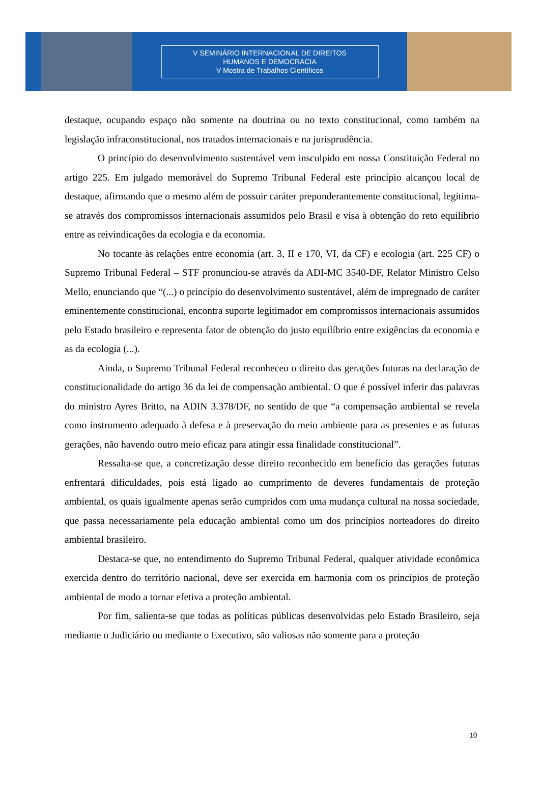V SEMINÁRIO INTERNACIONAL DE DIREITOS
HUMANOS E DEMOCRACIA
V Mostra de Trabalhos Científicos
destaque, ocupando espaço não somente na doutrina ou no texto constitucional, como também na legislação infraconstitucional, nos tratados internacionais e na jurisprudência.
O princípio do desenvolvimento sustentável vem insculpido em nossa Constituição Federal no artigo 225. Em julgado memorável do Supremo Tribunal Federal este princípio alcançou local de destaque, afirmando que o mesmo além de possuir caráter preponderantemente constitucional, legitima-se através dos compromissos internacionais assumidos pelo Brasil e visa à obtenção do reto equilíbrio entre as reivindicações da ecologia e da economia.
No tocante às relações entre economia (art. 3, II e 170, VI, da CF) e ecologia (art. 225 CF) o Supremo Tribunal Federal – STF pronunciou-se através da ADI-MC 3540-DF, Relator Ministro Celso Mello, enunciando que “(...) o princípio do desenvolvimento sustentável, além de impregnado de caráter eminentemente constitucional, encontra suporte legitimador em compromissos internacionais assumidos pelo Estado brasileiro e representa fator de obtenção do justo equilíbrio entre exigências da economia e as da ecologia (...).
Ainda, o Supremo Tribunal Federal reconheceu o direito das gerações futuras na declaração de constitucionalidade do artigo 36 da lei de compensação ambiental. O que é possível inferir das palavras do ministro Ayres Britto, na ADIN 3.378/DF, no sentido de que “a compensação ambiental se revela como instrumento adequado à defesa e à preservação do meio ambiente para as presentes e as futuras gerações, não havendo outro meio eficaz para atingir essa finalidade constitucional”.
Ressalta-se que, a concretização desse direito reconhecido em benefício das gerações futuras enfrentará dificuldades, pois está ligado ao cumprimento de deveres fundamentais de proteção ambiental, os quais igualmente apenas serão cumpridos com uma mudança cultural na nossa sociedade, que passa necessariamente pela educação ambiental como um dos princípios norteadores do direito ambiental brasileiro.
Destaca-se que, no entendimento do Supremo Tribunal Federal, qualquer atividade econômica exercida dentro do território nacional, deve ser exercida em harmonia com os princípios de proteção ambiental de modo a tornar efetiva a proteção ambiental.
Por fim, salienta-se que todas as políticas públicas desenvolvidas pelo Estado Brasileiro, seja mediante o Judiciário ou mediante o Executivo, são valiosas não somente para a proteção
10